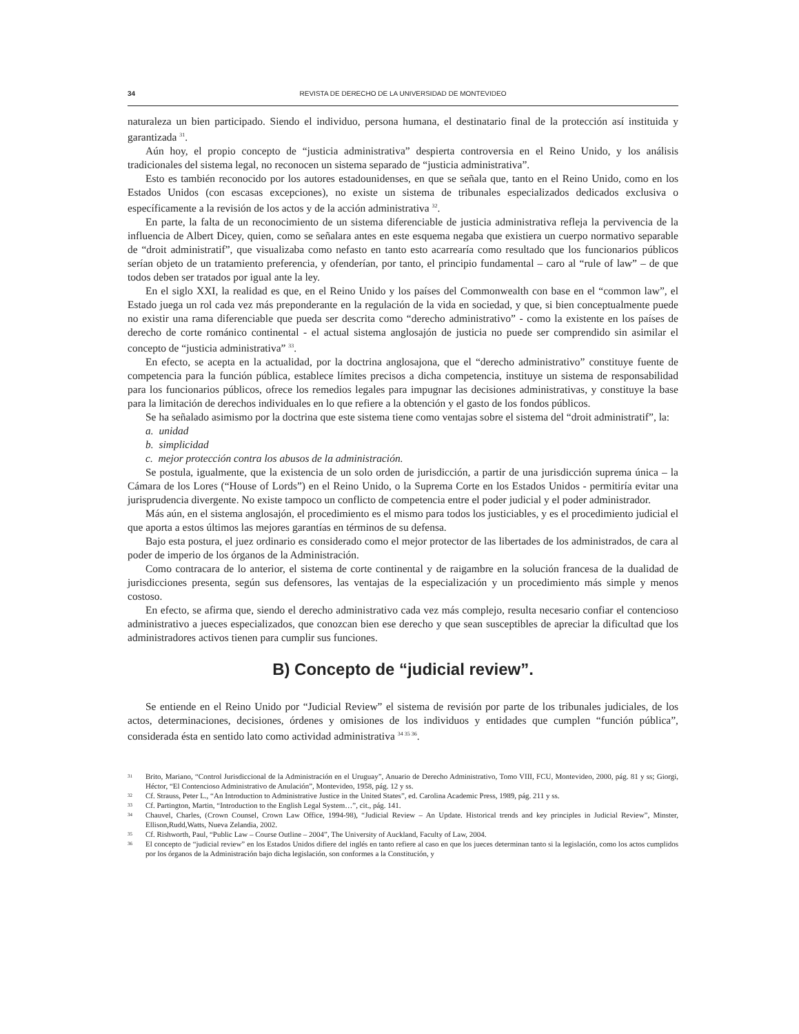34 REVISTA DE DERECHO DE LA UNIVERSIDAD DE MONTEVIDEO
naturaleza un bien participado. Siendo el individuo, persona humana, el destinatario final de la protección así instituida y garantizada <sup>31</sup>.
Aún hoy, el propio concepto de “justicia administrativa” despierta controversia en el Reino Unido, y los análisis tradicionales del sistema legal, no reconocen un sistema separado de “justicia administrativa”.
Esto es también reconocido por los autores estadounidenses, en que se señala que, tanto en el Reino Unido, como en los Estados Unidos (con escasas excepciones), no existe un sistema de tribunales especializados dedicados exclusiva o específicamente a la revisión de los actos y de la acción administrativa <sup>32</sup>.
En parte, la falta de un reconocimiento de un sistema diferenciable de justicia administrativa refleja la pervivencia de la influencia de Albert Dicey, quien, como se señalara antes en este esquema negaba que existiera un cuerpo normativo separable de “droit administratif”, que visualizaba como nefasto en tanto esto acarrearía como resultado que los funcionarios públicos serían objeto de un tratamiento preferencia, y ofenderían, por tanto, el principio fundamental – caro al “rule of law” – de que todos deben ser tratados por igual ante la ley.
En el siglo XXI, la realidad es que, en el Reino Unido y los países del Commonwealth con base en el “common law”, el Estado juega un rol cada vez más preponderante en la regulación de la vida en sociedad, y que, si bien conceptualmente puede no existir una rama diferenciable que pueda ser descrita como “derecho administrativo” - como la existente en los países de derecho de corte románico continental - el actual sistema anglosajón de justicia no puede ser comprendido sin asimilar el concepto de “justicia administrativa” <sup>33</sup>.
En efecto, se acepta en la actualidad, por la doctrina anglosajona, que el “derecho administrativo” constituye fuente de competencia para la función pública, establece límites precisos a dicha competencia, instituye un sistema de responsabilidad para los funcionarios públicos, ofrece los remedios legales para impugnar las decisiones administrativas, y constituye la base para la limitación de derechos individuales en lo que refiere a la obtención y el gasto de los fondos públicos.
Se ha señalado asimismo por la doctrina que este sistema tiene como ventajas sobre el sistema del “droit administratif”, la:
a. unidad
b. simplicidad
c. mejor protección contra los abusos de la administración.
Se postula, igualmente, que la existencia de un solo orden de jurisdicción, a partir de una jurisdicción suprema única – la Cámara de los Lores (“House of Lords”) en el Reino Unido, o la Suprema Corte en los Estados Unidos - permitiría evitar una jurisprudencia divergente. No existe tampoco un conflicto de competencia entre el poder judicial y el poder administrador.
Más aún, en el sistema anglosajón, el procedimiento es el mismo para todos los justiciables, y es el procedimiento judicial el que aporta a estos últimos las mejores garantías en términos de su defensa.
Bajo esta postura, el juez ordinario es considerado como el mejor protector de las libertades de los administrados, de cara al poder de imperio de los órganos de la Administración.
Como contracara de lo anterior, el sistema de corte continental y de raigambre en la solución francesa de la dualidad de jurisdicciones presenta, según sus defensores, las ventajas de la especialización y un procedimiento más simple y menos costoso.
En efecto, se afirma que, siendo el derecho administrativo cada vez más complejo, resulta necesario confiar el contencioso administrativo a jueces especializados, que conozcan bien ese derecho y que sean susceptibles de apreciar la dificultad que los administradores activos tienen para cumplir sus funciones.
B) Concepto de “judicial review”.
Se entiende en el Reino Unido por “Judicial Review” el sistema de revisión por parte de los tribunales judiciales, de los actos, determinaciones, decisiones, órdenes y omisiones de los individuos y entidades que cumplen “función pública”, considerada ésta en sentido lato como actividad administrativa <sup>34 35 36</sup>.
31 Brito, Mariano, “Control Jurisdiccional de la Administración en el Uruguay”, Anuario de Derecho Administrativo, Tomo VIII, FCU, Montevideo, 2000, pág. 81 y ss; Giorgi, Héctor, “El Contencioso Administrativo de Anulación”, Montevideo, 1958, pág. 12 y ss.
32 Cf. Strauss, Peter L., “An Introduction to Administrative Justice in the United States”, ed. Carolina Academic Press, 1989, pág. 211 y ss.
33 Cf. Partington, Martin, “Introduction to the English Legal System…”, cit., pág. 141.
34 Chauvel, Charles, (Crown Counsel, Crown Law Office, 1994-98), “Judicial Review – An Update. Historical trends and key principles in Judicial Review”, Minster, Ellison,Rudd,Watts, Nueva Zelandia, 2002.
35 Cf. Rishworth, Paul, “Public Law – Course Outline – 2004”, The University of Auckland, Faculty of Law, 2004.
36 El concepto de “judicial review” en los Estados Unidos difiere del inglés en tanto refiere al caso en que los jueces determinan tanto si la legislación, como los actos cumplidos por los órganos de la Administración bajo dicha legislación, son conformes a la Constitución, y